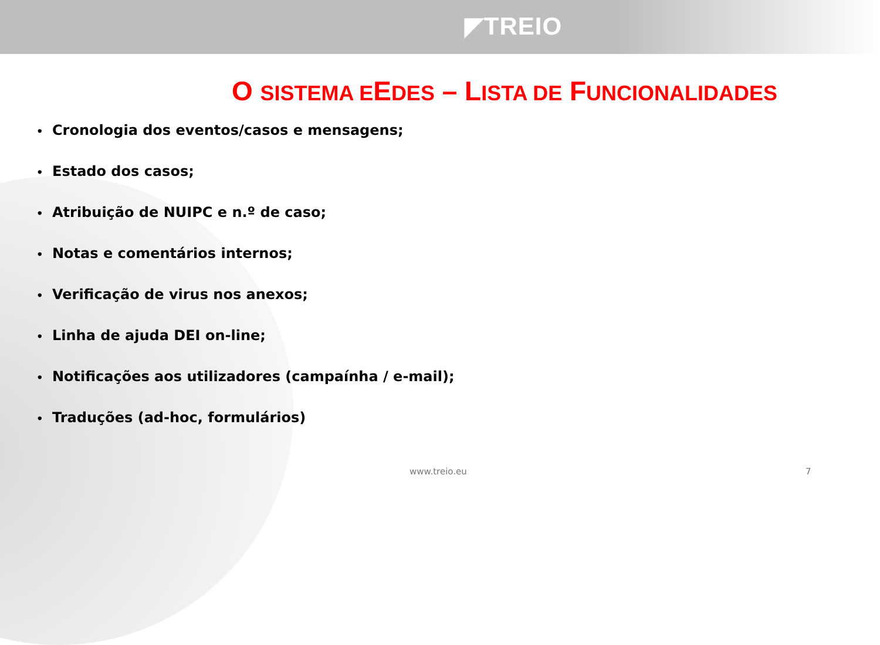◤TREIO
O SISTEMA EEDES – LISTA DE FUNCIONALIDADES
• Cronologia dos eventos/casos e mensagens;
• Estado dos casos;
• Atribuição de NUIPC e n.º de caso;
• Notas e comentários internos;
• Verificação de virus nos anexos;
• Linha de ajuda DEI on-line;
• Notificações aos utilizadores (campaínha / e-mail);
• Traduções (ad-hoc, formulários)
www.treio.eu 7